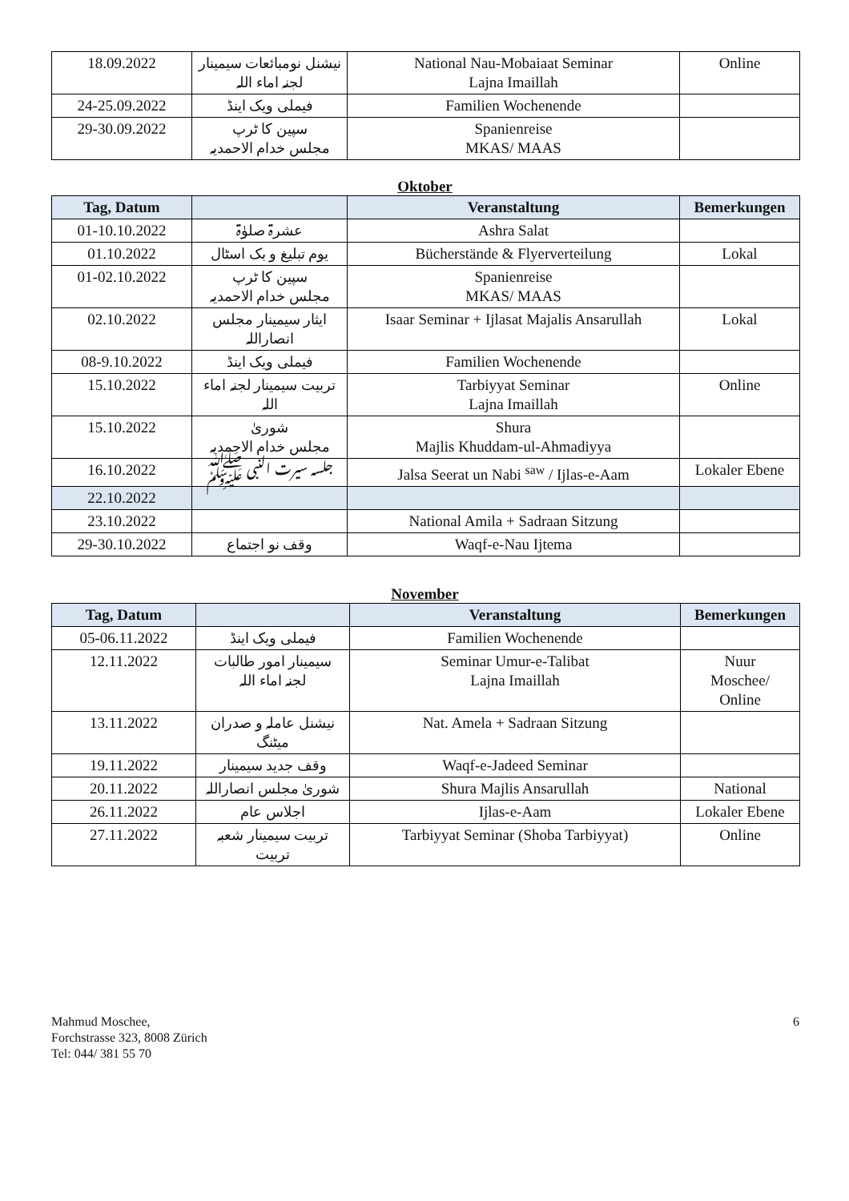| 18.09.2022 | نیشنل نومبائعات سیمینار لجنہ اماء اللہ | National Nau-Mobaiaat Seminar Lajna Imaillah | Online |
| 24-25.09.2022 | فیملی ویک اینڈ | Familien Wochenende | |
| 29-30.09.2022 | سپین کا ٹرپ مجلس خدام الاحمدیہ | Spanienreise MKAS/ MAAS | |
Oktober
| Tag, Datum | | Veranstaltung | Bemerkungen |
| --- | --- | --- | --- |
| 01-10.10.2022 | عشرۃ صلوٰۃ | Ashra Salat | |
| 01.10.2022 | یوم تبلیغ و بک اسٹال | Bücherstände & Flyerverteilung | Lokal |
| 01-02.10.2022 | سپین کا ٹرپ مجلس خدام الاحمدیہ | Spanienreise MKAS/ MAAS | |
| 02.10.2022 | ایثار سیمینار مجلس انصاراللہ | Isaar Seminar + Ijlasat Majalis Ansarullah | Lokal |
| 08-9.10.2022 | فیملی ویک اینڈ | Familien Wochenende | |
| 15.10.2022 | تربیت سیمینار لجنہ اماء اللہ | Tarbiyyat Seminar Lajna Imaillah | Online |
| 15.10.2022 | شوریٰ مجلس خدام الاحمدیہ | Shura Majlis Khuddam-ul-Ahmadiyya | |
| 16.10.2022 | جلسہ سیرت النبی ﷺ | Jalsa Seerat un Nabi <sup>saw</sup> / Ijlas-e-Aam | Lokaler Ebene |
| 22.10.2022 | | | |
| 23.10.2022 | | National Amila + Sadraan Sitzung | |
| 29-30.10.2022 | وقف نو اجتماع | Waqf-e-Nau Ijtema | |
November
| Tag, Datum | | Veranstaltung | Bemerkungen |
| --- | --- | --- | --- |
| 05-06.11.2022 | فیملی ویک اینڈ | Familien Wochenende | |
| 12.11.2022 | سیمینار امور طالبات لجنہ اماء اللہ | Seminar Umur-e-Talibat Lajna Imaillah | Nuur Moschee/ Online |
| 13.11.2022 | نیشنل عاملہ و صدران میٹنگ | Nat. Amela + Sadraan Sitzung | |
| 19.11.2022 | وقف جدید سیمینار | Waqf-e-Jadeed Seminar | |
| 20.11.2022 | شوریٰ مجلس انصاراللہ | Shura Majlis Ansarullah | National |
| 26.11.2022 | اجلاس عام | Ijlas-e-Aam | Lokaler Ebene |
| 27.11.2022 | تربیت سیمینار شعبہ تربیت | Tarbiyyat Seminar (Shoba Tarbiyyat) | Online |
Mahmud Moschee,
Forchstrasse 323, 8008 Zürich
Tel: 044/ 381 55 70
6